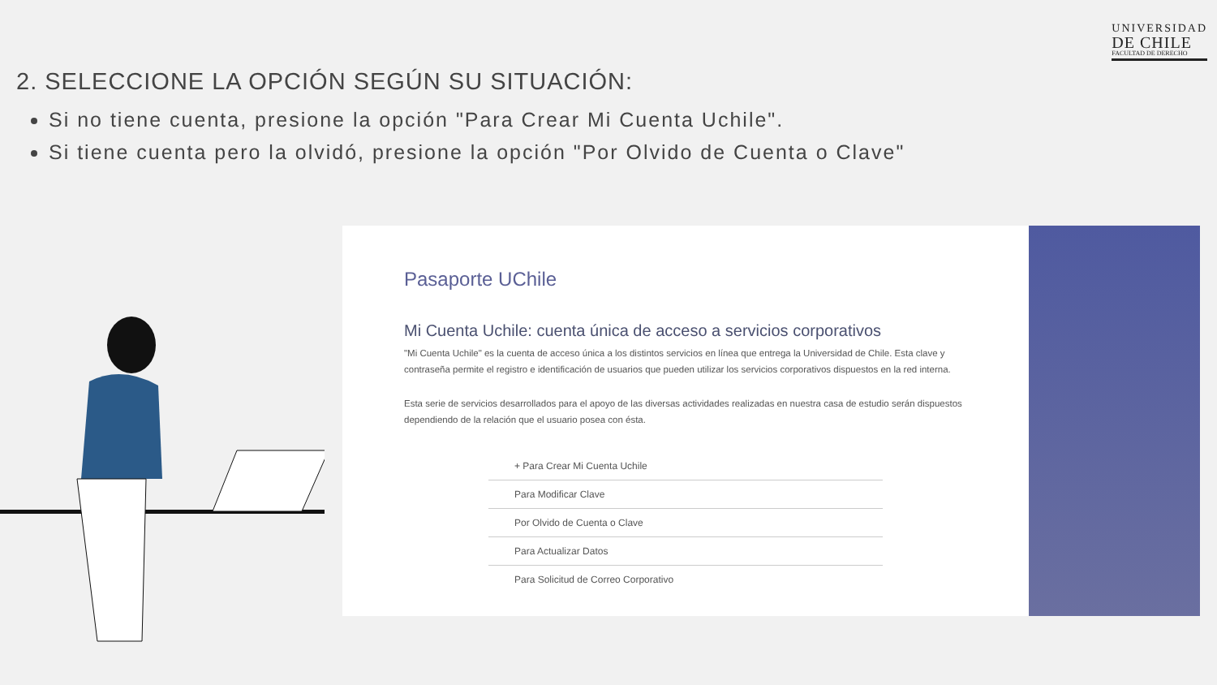UNIVERSIDAD
DE CHILE
FACULTAD DE DERECHO
2. SELECCIONE LA OPCIÓN SEGÚN SU SITUACIÓN:
Si no tiene cuenta, presione la opción "Para Crear Mi Cuenta Uchile".
Si tiene cuenta pero la olvidó, presione la opción "Por Olvido de Cuenta o Clave"
Pasaporte UChile
Mi Cuenta Uchile: cuenta única de acceso a servicios corporativos
"Mi Cuenta Uchile" es la cuenta de acceso única a los distintos servicios en línea que entrega la Universidad de Chile. Esta clave y contraseña permite el registro e identificación de usuarios que pueden utilizar los servicios corporativos dispuestos en la red interna.
Esta serie de servicios desarrollados para el apoyo de las diversas actividades realizadas en nuestra casa de estudio serán dispuestos dependiendo de la relación que el usuario posea con ésta.
+ Para Crear Mi Cuenta Uchile
Para Modificar Clave
Por Olvido de Cuenta o Clave
Para Actualizar Datos
Para Solicitud de Correo Corporativo